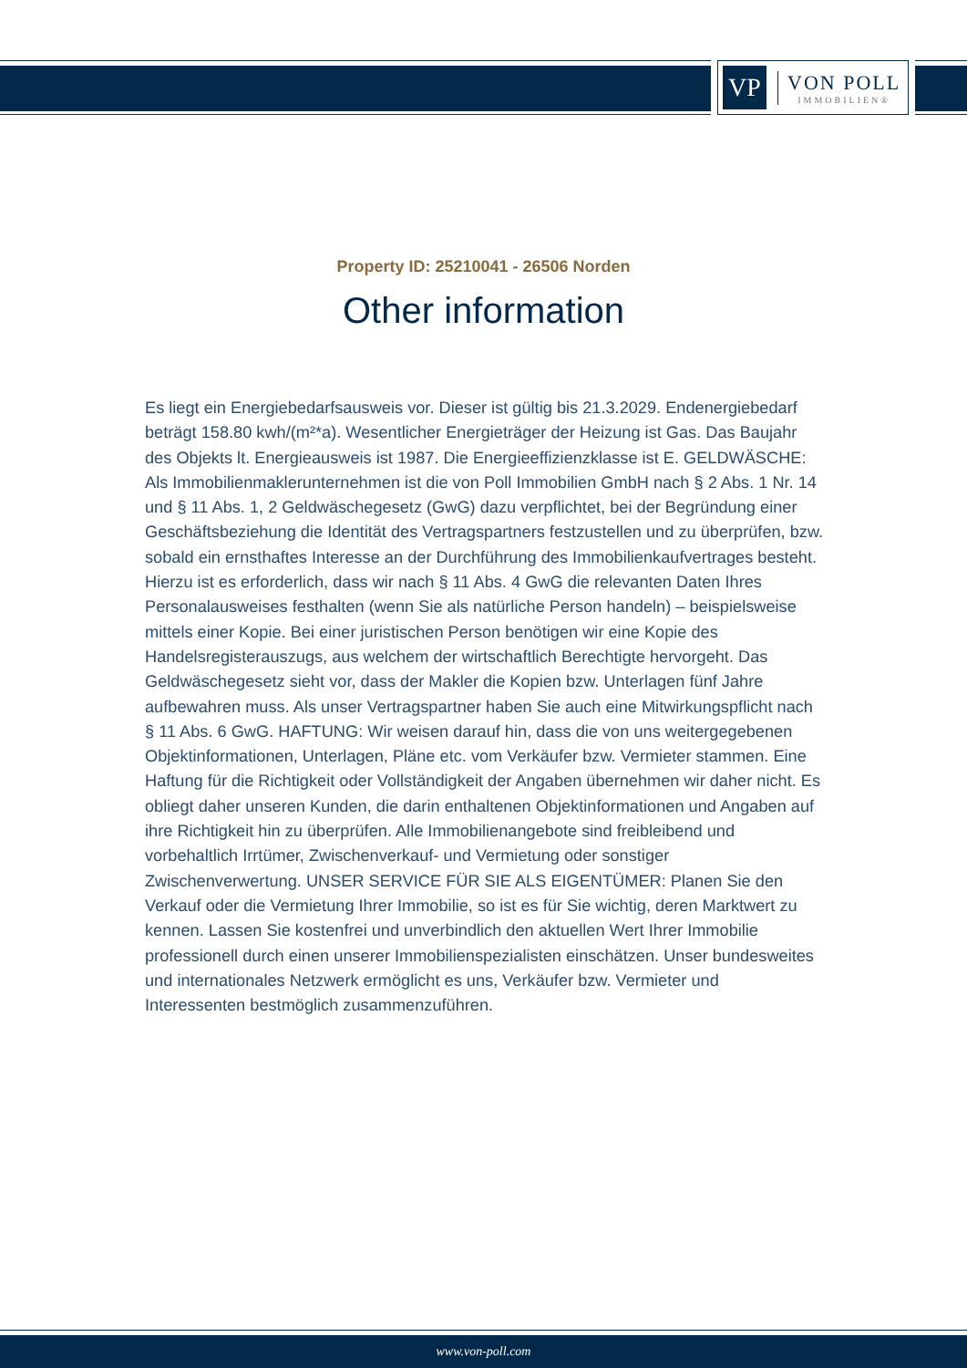VP
VON POLL
IMMOBILIEN®
Property ID: 25210041 - 26506 Norden
Other information
Es liegt ein Energiebedarfsausweis vor. Dieser ist gültig bis 21.3.2029. Endenergiebedarf beträgt 158.80 kwh/(m²*a). Wesentlicher Energieträger der Heizung ist Gas. Das Baujahr des Objekts lt. Energieausweis ist 1987. Die Energieeffizienzklasse ist E. GELDWÄSCHE: Als Immobilienmaklerunternehmen ist die von Poll Immobilien GmbH nach § 2 Abs. 1 Nr. 14 und § 11 Abs. 1, 2 Geldwäschegesetz (GwG) dazu verpflichtet, bei der Begründung einer Geschäftsbeziehung die Identität des Vertragspartners festzustellen und zu überprüfen, bzw. sobald ein ernsthaftes Interesse an der Durchführung des Immobilienkaufvertrages besteht. Hierzu ist es erforderlich, dass wir nach § 11 Abs. 4 GwG die relevanten Daten Ihres Personalausweises festhalten (wenn Sie als natürliche Person handeln) – beispielsweise mittels einer Kopie. Bei einer juristischen Person benötigen wir eine Kopie des Handelsregisterauszugs, aus welchem der wirtschaftlich Berechtigte hervorgeht. Das Geldwäschegesetz sieht vor, dass der Makler die Kopien bzw. Unterlagen fünf Jahre aufbewahren muss. Als unser Vertragspartner haben Sie auch eine Mitwirkungspflicht nach § 11 Abs. 6 GwG. HAFTUNG: Wir weisen darauf hin, dass die von uns weitergegebenen Objektinformationen, Unterlagen, Pläne etc. vom Verkäufer bzw. Vermieter stammen. Eine Haftung für die Richtigkeit oder Vollständigkeit der Angaben übernehmen wir daher nicht. Es obliegt daher unseren Kunden, die darin enthaltenen Objektinformationen und Angaben auf ihre Richtigkeit hin zu überprüfen. Alle Immobilienangebote sind freibleibend und vorbehaltlich Irrtümer, Zwischenverkauf- und Vermietung oder sonstiger Zwischenverwertung. UNSER SERVICE FÜR SIE ALS EIGENTÜMER: Planen Sie den Verkauf oder die Vermietung Ihrer Immobilie, so ist es für Sie wichtig, deren Marktwert zu kennen. Lassen Sie kostenfrei und unverbindlich den aktuellen Wert Ihrer Immobilie professionell durch einen unserer Immobilienspezialisten einschätzen. Unser bundesweites und internationales Netzwerk ermöglicht es uns, Verkäufer bzw. Vermieter und Interessenten bestmöglich zusammenzuführen.
www.von-poll.com